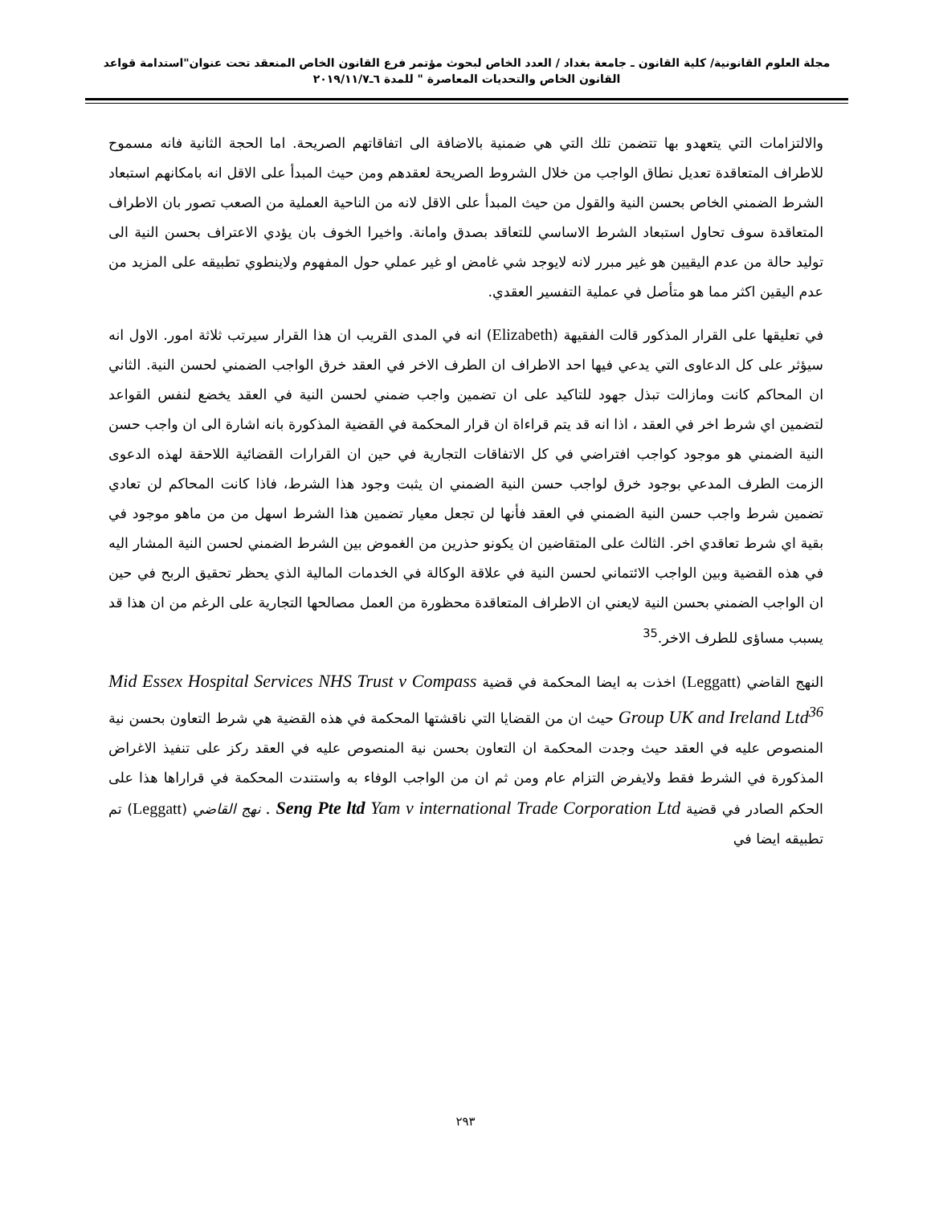مجلة العلوم القانونية/ كلية القانون ـ جامعة بغداد / العدد الخاص لبحوث مؤتمر فرع القانون الخاص المنعقد تحت عنوان"استدامة قواعد القانون الخاص والتحديات المعاصرة " للمدة ٦ـ٢٠١٩/١١/٧
والالتزامات التي يتعهدو بها تتضمن تلك التي هي ضمنية بالاضافة الى اتفاقاتهم الصريحة. اما الحجة الثانية فانه مسموح للاطراف المتعاقدة تعديل نطاق الواجب من خلال الشروط الصريحة لعقدهم ومن حيث المبدأ على الاقل انه بامكانهم استبعاد الشرط الضمني الخاص بحسن النية والقول من حيث المبدأ على الاقل لانه من الناحية العملية من الصعب تصور بان الاطراف المتعاقدة سوف تحاول استبعاد الشرط الاساسي للتعاقد بصدق وامانة. واخيرا الخوف بان يؤدي الاعتراف بحسن النية الى توليد حالة من عدم اليقيين هو غير مبرر لانه لايوجد شي غامض او غير عملي حول المفهوم ولاينطوي تطبيقه على المزيد من عدم اليقين اكثر مما هو متأصل في عملية التفسير العقدي.
في تعليقها على القرار المذكور قالت الفقيهة (Elizabeth) انه في المدى القريب ان هذا القرار سيرتب ثلاثة امور. الاول انه سيؤثر على كل الدعاوى التي يدعي فيها احد الاطراف ان الطرف الاخر في العقد خرق الواجب الضمني لحسن النية. الثاني ان المحاكم كانت ومازالت تبذل جهود للتاكيد على ان تضمين واجب ضمني لحسن النية في العقد يخضع لنفس القواعد لتضمين اي شرط اخر في العقد ، اذا انه قد يتم قراءاة ان قرار المحكمة في القضية المذكورة بانه اشارة الى ان واجب حسن النية الضمني هو موجود كواجب افتراضي في كل الاتفاقات التجارية في حين ان القرارات القضائية اللاحقة لهذه الدعوى الزمت الطرف المدعي بوجود خرق لواجب حسن النية الضمني ان يثبت وجود هذا الشرط، فاذا كانت المحاكم لن تعادي تضمين شرط واجب حسن النية الضمني في العقد فأنها لن تجعل معيار تضمين هذا الشرط اسهل من من ماهو موجود في بقية اي شرط تعاقدي اخر. الثالث على المتقاضين ان يكونو حذرين من الغموض بين الشرط الضمني لحسن النية المشار اليه في هذه القضية وبين الواجب الائتماني لحسن النية في علاقة الوكالة في الخدمات المالية الذي يحظر تحقيق الربح في حين ان الواجب الضمني بحسن النية لايعني ان الاطراف المتعاقدة محظورة من العمل مصالحها التجارية على الرغم من ان هذا قد يسبب مساؤى للطرف الاخر.<sup>35</sup>
النهج القاضي (Leggatt) اخذت به ايضا المحكمة في قضية Mid Essex Hospital Services NHS Trust v Compass Group UK and Ireland Ltd<sup>36</sup> حيث ان من القضايا التي ناقشتها المحكمة في هذه القضية هي شرط التعاون بحسن نية المنصوص عليه في العقد حيث وجدت المحكمة ان التعاون بحسن نية المنصوص عليه في العقد ركز على تنفيذ الاغراض المذكورة في الشرط فقط ولايفرض التزام عام ومن ثم ان من الواجب الوفاء به واستندت المحكمة في قراراها هذا على الحكم الصادر في قضية Seng Pte ltd Yam v international Trade Corporation Ltd . نهج القاضي (Leggatt) تم تطبيقه ايضا في
٢٩٣